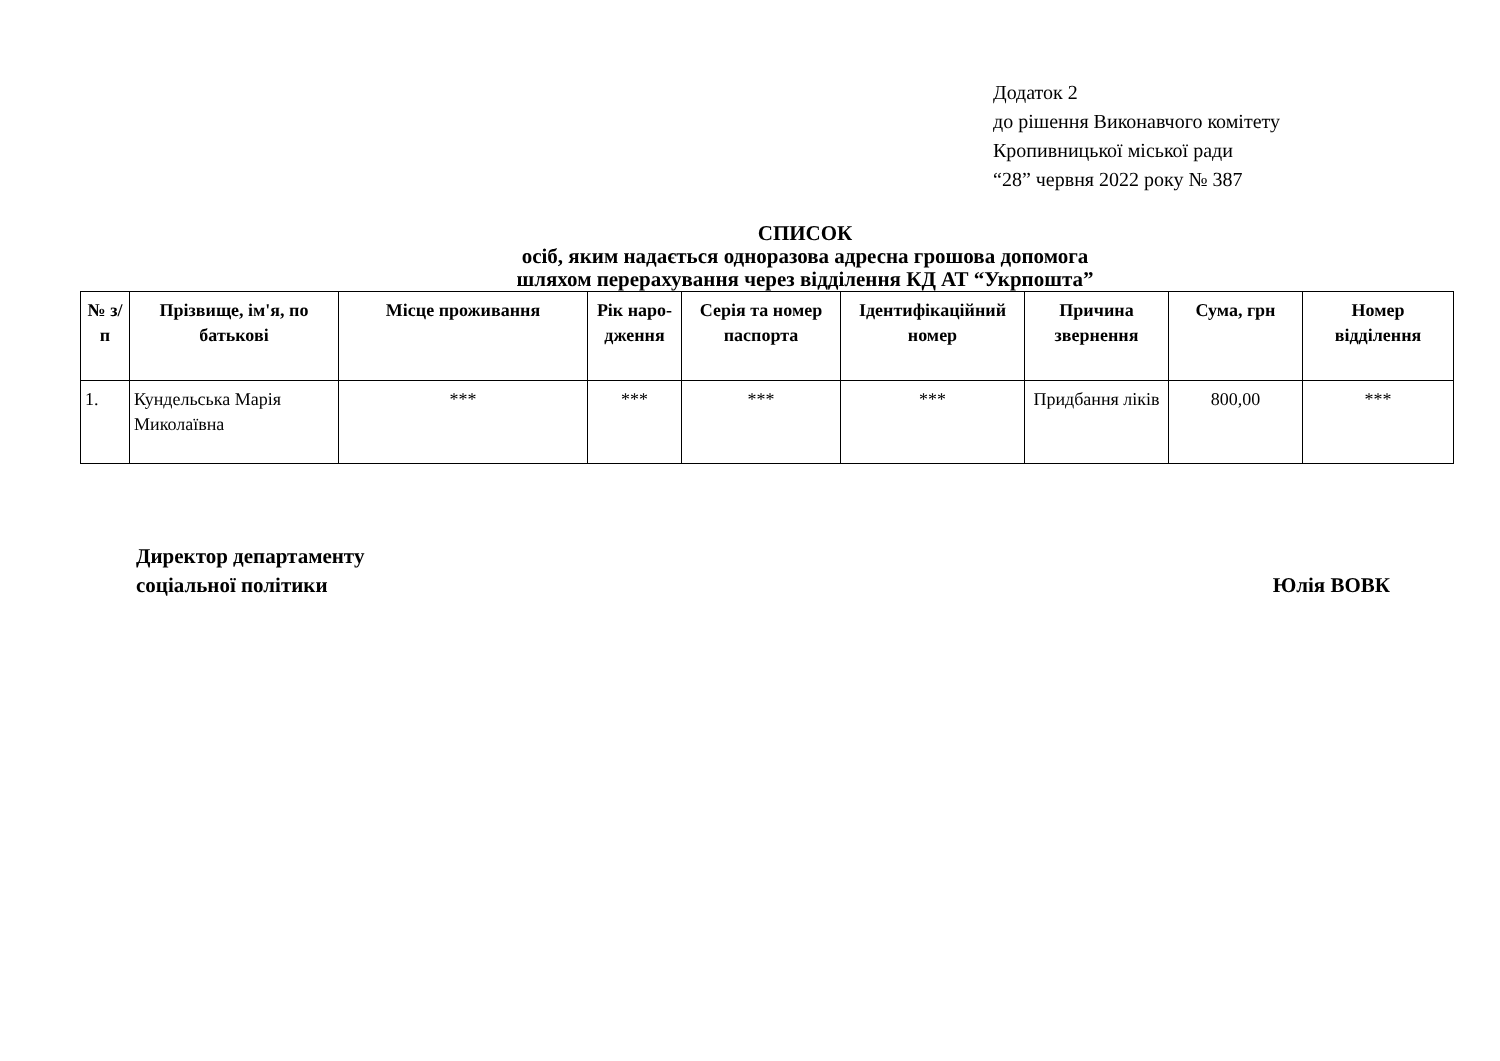Додаток 2
до рішення Виконавчого комітету
Кропивницької міської ради
“28” червня 2022 року № 387
СПИСОК
осіб, яким надається одноразова адресна грошова допомога
шляхом перерахування через відділення КД АТ “Укрпошта”
| № з/п | Прізвище, ім'я, по батькові | Місце проживання | Рік наро-дження | Серія та номер паспорта | Ідентифікаційний номер | Причина звернення | Сума, грн | Номер відділення |
| --- | --- | --- | --- | --- | --- | --- | --- | --- |
| 1. | Кундельська Марія Миколаївна | *** | *** | *** | *** | Придбання ліків | 800,00 | *** |
Директор департаменту
соціальної політики
Юлія ВОВК